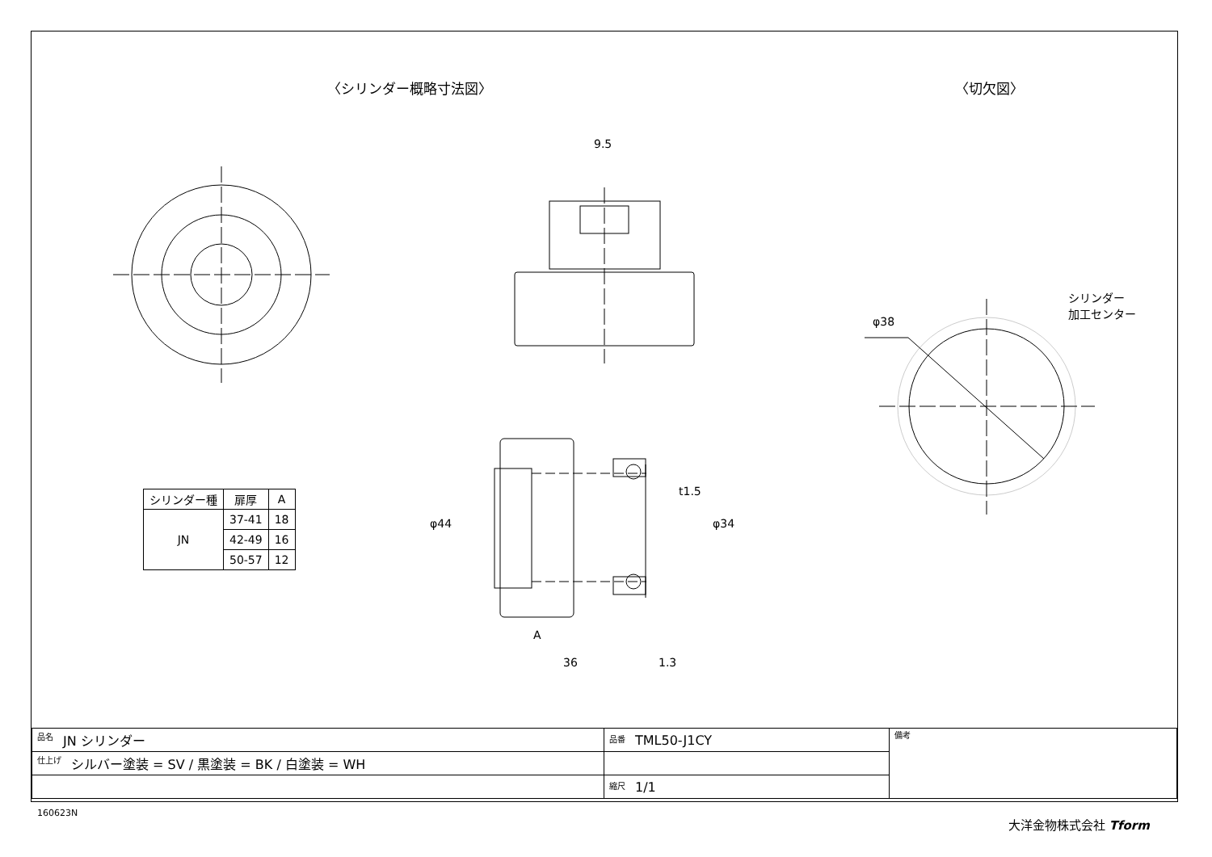〈シリンダー概略寸法図〉 〈切欠図〉
9.5
シリンダー
加工センター
φ38
φ44
t1.5
φ34
A
36 1.3
| シリンダー種 | 扉厚 | A |
| --- | --- | --- |
| JN | 37-41 | 18 |
| | 42-49 | 16 |
| | 50-57 | 12 |
| 品名 JN シリンダー | 品番 TML50-J1CY | 備考 |
| 仕上げ シルバー塗装 = SV / 黒塗装 = BK / 白塗装 = WH | | |
| | 縮尺 1/1 | |
160623N
大洋金物株式会社 Tform